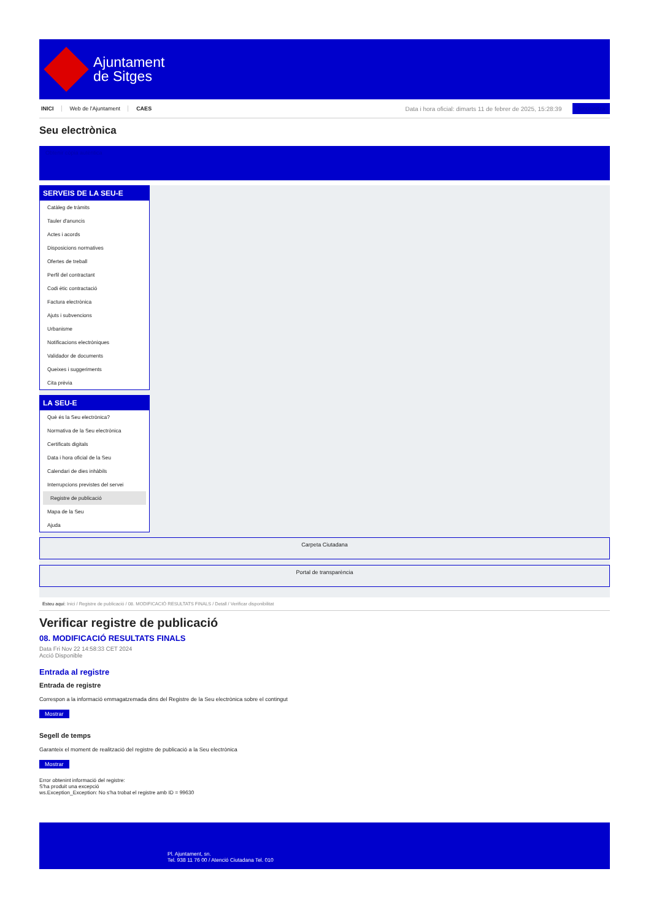Ajuntament
de Sitges
INICI Web de l'Ajuntament CAES Data i hora oficial: dimarts 11 de febrer de 2025, 15:28:39 Sincronitza
Seu electrònica
Obtenir còpia autèntica
SERVEIS DE LA SEU-E
Catàleg de tràmits
Tauler d'anuncis
Actes i acords
Disposicions normatives
Ofertes de treball
Perfil del contractant
Codi ètic contractació
Factura electrònica
Ajuts i subvencions
Urbanisme
Notificacions electròniques
Validador de documents
Queixes i suggeriments
Cita prèvia
LA SEU-E
Què és la Seu electrònica?
Normativa de la Seu electrònica
Certificats digitals
Data i hora oficial de la Seu
Calendari de dies inhàbils
Interrupcions previstes del servei
Registre de publicació
Mapa de la Seu
Ajuda
Carpeta Ciutadana
Portal de transparència
Esteu aquí: Inici / Registre de publicació / 08. MODIFICACIÓ RESULTATS FINALS / Detall / Verificar disponibilitat
Verificar registre de publicació
08. MODIFICACIÓ RESULTATS FINALS
Data Fri Nov 22 14:58:33 CET 2024
Acció Disponible
Entrada al registre
Entrada de registre
Correspon a la informació emmagatzemada dins del Registre de la Seu electrònica sobre el contingut
Mostrar
Segell de temps
Garanteix el moment de realització del registre de publicació a la Seu electrònica
Mostrar
Error obtenint informació del registre:
S'ha produit una excepció
ws.Exception_Exception: No s'ha trobat el registre amb ID = 99630
Pl. Ajuntament, sn.
Tel. 938 11 76 00 / Atenció Ciutadana Tel. 010